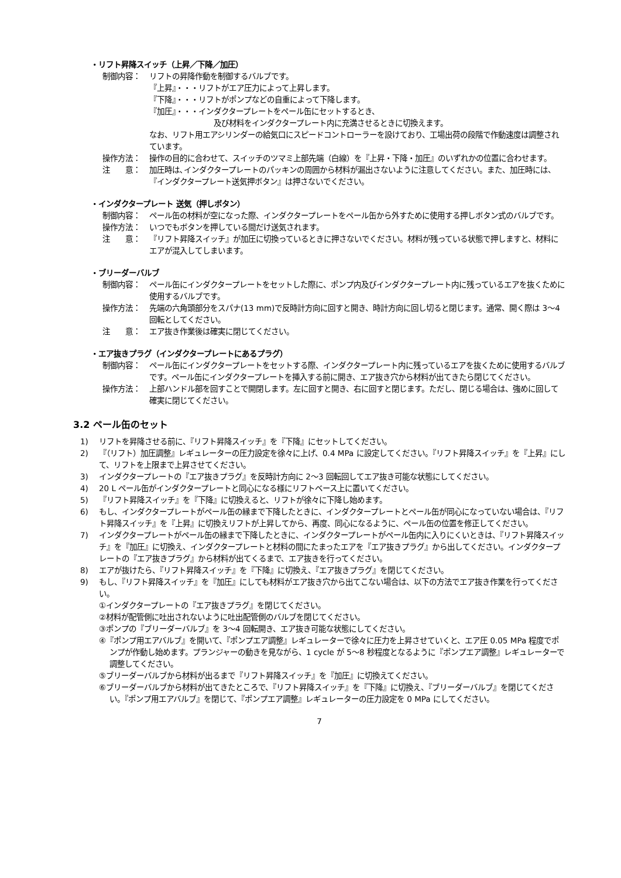・リフト昇降スイッチ（上昇／下降／加圧）
制御内容： リフトの昇降作動を制御するバルブです。
『上昇』・・・リフトがエア圧力によって上昇します。
『下降』・・・リフトがポンプなどの自重によって下降します。
『加圧』・・・インダクタープレートをペール缶にセットするとき、
及び材料をインダクタープレート内に充満させるときに切換えます。
なお、リフト用エアシリンダーの給気口にスピードコントローラーを設けており、工場出荷の段階で作動速度は調整されています。
操作方法： 操作の目的に合わせて、スイッチのツマミ上部先端（白線）を『上昇・下降・加圧』のいずれかの位置に合わせます。
注　　意： 加圧時は､インダクタープレートのパッキンの周囲から材料が漏出さないように注意してください。また、加圧時には、『インダクタープレート送気押ボタン』は押さないでください。
・インダクタープレート 送気（押しボタン）
制御内容： ペール缶の材料が空になった際、インダクタープレートをペール缶から外すために使用する押しボタン式のバルブです。
操作方法： いつでもボタンを押している間だけ送気されます。
注　　意： 『リフト昇降スイッチ』が加圧に切換っているときに押さないでください。材料が残っている状態で押しますと、材料にエアが混入してしまいます。
・ブリーダーバルブ
制御内容： ペール缶にインダクタープレートをセットした際に、ポンプ内及びインダクタープレート内に残っているエアを抜くために使用するバルブです。
操作方法： 先端の六角頭部分をスパナ(13 mm)で反時計方向に回すと開き、時計方向に回し切ると閉じます。通常、開く際は 3〜4 回転としてください。
注　　意： エア抜き作業後は確実に閉じてください。
・エア抜きプラグ（インダクタープレートにあるプラグ）
制御内容： ペール缶にインダクタープレートをセットする際、インダクタープレート内に残っているエアを抜くために使用するバルブです。ペール缶にインダクタープレートを挿入する前に開き、エア抜き穴から材料が出てきたら閉じてください。
操作方法： 上部ハンドル部を回すことで開閉します。左に回すと開き、右に回すと閉じます。ただし、閉じる場合は、強めに回して確実に閉じてください。
3.2 ペール缶のセット
1) リフトを昇降させる前に、『リフト昇降スイッチ』を『下降』にセットしてください。
2) 『（リフト）加圧調整』レギュレーターの圧力設定を徐々に上げ、0.4 MPa に設定してください。『リフト昇降スイッチ』を『上昇』にして、リフトを上限まで上昇させてください。
3) インダクタープレートの『エア抜きプラグ』を反時計方向に 2〜3 回転回してエア抜き可能な状態にしてください。
4) 20 L ペール缶がインダクタープレートと同心になる様にリフトベース上に置いてください。
5) 『リフト昇降スイッチ』を『下降』に切換えると、リフトが徐々に下降し始めます。
6) もし、インダクタープレートがペール缶の縁まで下降したときに、インダクタープレートとペール缶が同心になっていない場合は、『リフト昇降スイッチ』を『上昇』に切換えリフトが上昇してから、再度、同心になるように、ペール缶の位置を修正してください。
7) インダクタープレートがペール缶の縁まで下降したときに、インダクタープレートがペール缶内に入りにくいときは、『リフト昇降スイッチ』を『加圧』に切換え、インダクタープレートと材料の間にたまったエアを『エア抜きプラグ』から出してください。インダクタープレートの『エア抜きプラグ』から材料が出てくるまで、エア抜きを行ってください。
8) エアが抜けたら、『リフト昇降スイッチ』を『下降』に切換え、『エア抜きプラグ』を閉じてください。
9) もし、『リフト昇降スイッチ』を『加圧』にしても材料がエア抜き穴から出てこない場合は、以下の方法でエア抜き作業を行ってください。
①インダクタープレートの『エア抜きプラグ』を閉じてください。
②材料が配管側に吐出されないように吐出配管側のバルブを閉じてください。
③ポンプの『ブリーダーバルブ』を 3〜4 回転開き、エア抜き可能な状態にしてください。
④『ポンプ用エアバルブ』を開いて、『ポンプエア調整』レギュレーターで徐々に圧力を上昇させていくと、エア圧 0.05 MPa 程度でポンプが作動し始めます。プランジャーの動きを見ながら、1 cycle が 5〜8 秒程度となるように『ポンプエア調整』レギュレーターで調整してください。
⑤ブリーダーバルブから材料が出るまで『リフト昇降スイッチ』を『加圧』に切換えてください。
⑥ブリーダーバルブから材料が出てきたところで、『リフト昇降スイッチ』を『下降』に切換え、『ブリーダーバルブ』を閉じてください。『ポンプ用エアバルブ』を閉じて、『ポンプエア調整』レギュレーターの圧力設定を 0 MPa にしてください。
7